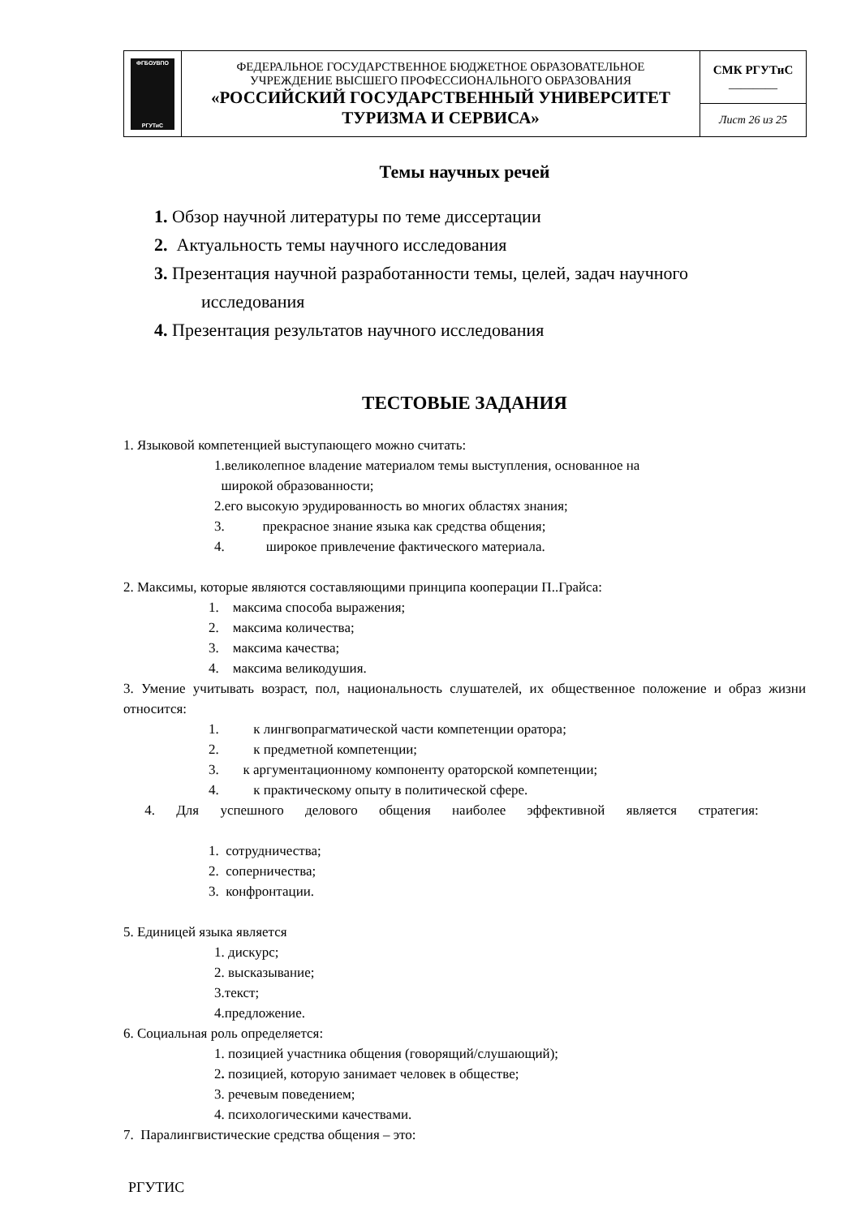| ФГБОУВПО РГУТиС | ФЕДЕРАЛЬНОЕ ГОСУДАРСТВЕННОЕ БЮДЖЕТНОЕ ОБРАЗОВАТЕЛЬНОЕ УЧРЕЖДЕНИЕ ВЫСШЕГО ПРОФЕССИОНАЛЬНОГО ОБРАЗОВАНИЯ «РОССИЙСКИЙ ГОСУДАРСТВЕННЫЙ УНИВЕРСИТЕТ ТУРИЗМА И СЕРВИСА» | СМК РГУТиС ________ |
| | | Лист 26 из 25 |
Темы научных речей
1. Обзор научной литературы по теме диссертации
2. Актуальность темы научного исследования
3. Презентация научной разработанности темы, целей, задач научного
исследования
4. Презентация результатов научного исследования
ТЕСТОВЫЕ ЗАДАНИЯ
1. Языковой компетенцией выступающего можно считать:
1.великолепное владение материалом темы выступления, основанное на
широкой образованности;
2.его высокую эрудированность во многих областях знания;
3. прекрасное знание языка как средства общения;
4. широкое привлечение фактического материала.
2. Максимы, которые являются составляющими принципа кооперации П..Грайса:
1. максима способа выражения;
2. максима количества;
3. максима качества;
4. максима великодушия.
3. Умение учитывать возраст, пол, национальность слушателей, их общественное положение и образ жизни относится:
1. к лингвопрагматической части компетенции оратора;
2. к предметной компетенции;
3. к аргументационному компоненту ораторской компетенции;
4. к практическому опыту в политической сфере.
4. Для успешного делового общения наиболее эффективной является стратегия:
1. сотрудничества;
2. соперничества;
3. конфронтации.
5. Единицей языка является
1. дискурс;
2. высказывание;
3.текст;
4.предложение.
6. Социальная роль определяется:
1. позицией участника общения (говорящий/слушающий);
2. позицией, которую занимает человек в обществе;
3. речевым поведением;
4. психологическими качествами.
7. Паралингвистические средства общения – это:
РГУТИС